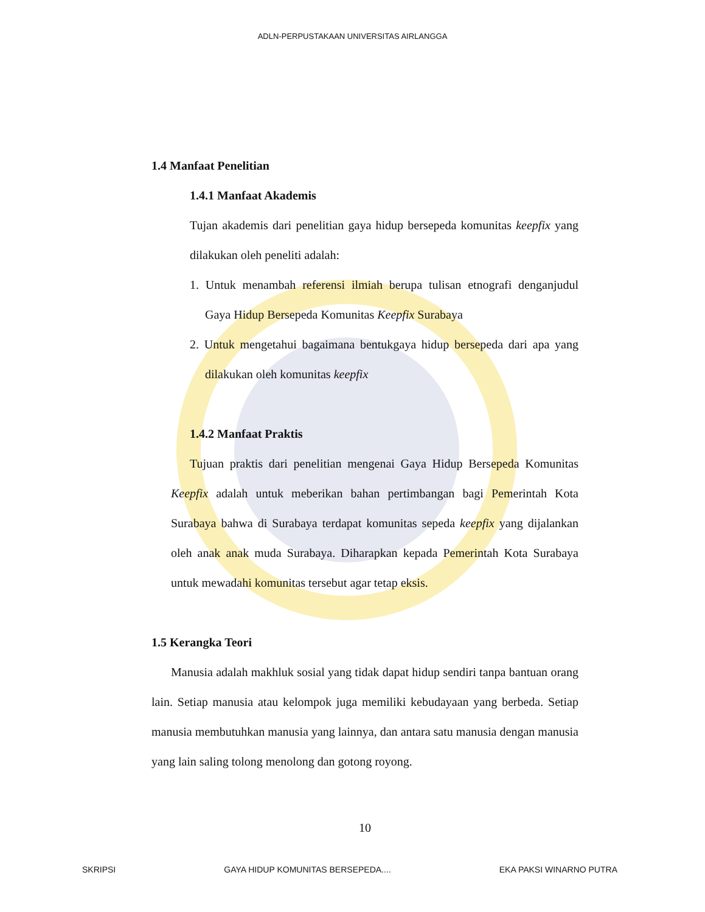ADLN-PERPUSTAKAAN UNIVERSITAS AIRLANGGA
1.4 Manfaat Penelitian
1.4.1 Manfaat Akademis
Tujan akademis dari penelitian gaya hidup bersepeda komunitas keepfix yang dilakukan oleh peneliti adalah:
1. Untuk menambah referensi ilmiah berupa tulisan etnografi denganjudul Gaya Hidup Bersepeda Komunitas Keepfix Surabaya
2. Untuk mengetahui bagaimana bentukgaya hidup bersepeda dari apa yang dilakukan oleh komunitas keepfix
1.4.2 Manfaat Praktis
Tujuan praktis dari penelitian mengenai Gaya Hidup Bersepeda Komunitas Keepfix adalah untuk meberikan bahan pertimbangan bagi Pemerintah Kota Surabaya bahwa di Surabaya terdapat komunitas sepeda keepfix yang dijalankan oleh anak anak muda Surabaya. Diharapkan kepada Pemerintah Kota Surabaya untuk mewadahi komunitas tersebut agar tetap eksis.
1.5 Kerangka Teori
Manusia adalah makhluk sosial yang tidak dapat hidup sendiri tanpa bantuan orang lain. Setiap manusia atau kelompok juga memiliki kebudayaan yang berbeda. Setiap manusia membutuhkan manusia yang lainnya, dan antara satu manusia dengan manusia yang lain saling tolong menolong dan gotong royong.
10
SKRIPSI GAYA HIDUP KOMUNITAS BERSEPEDA.... EKA PAKSI WINARNO PUTRA